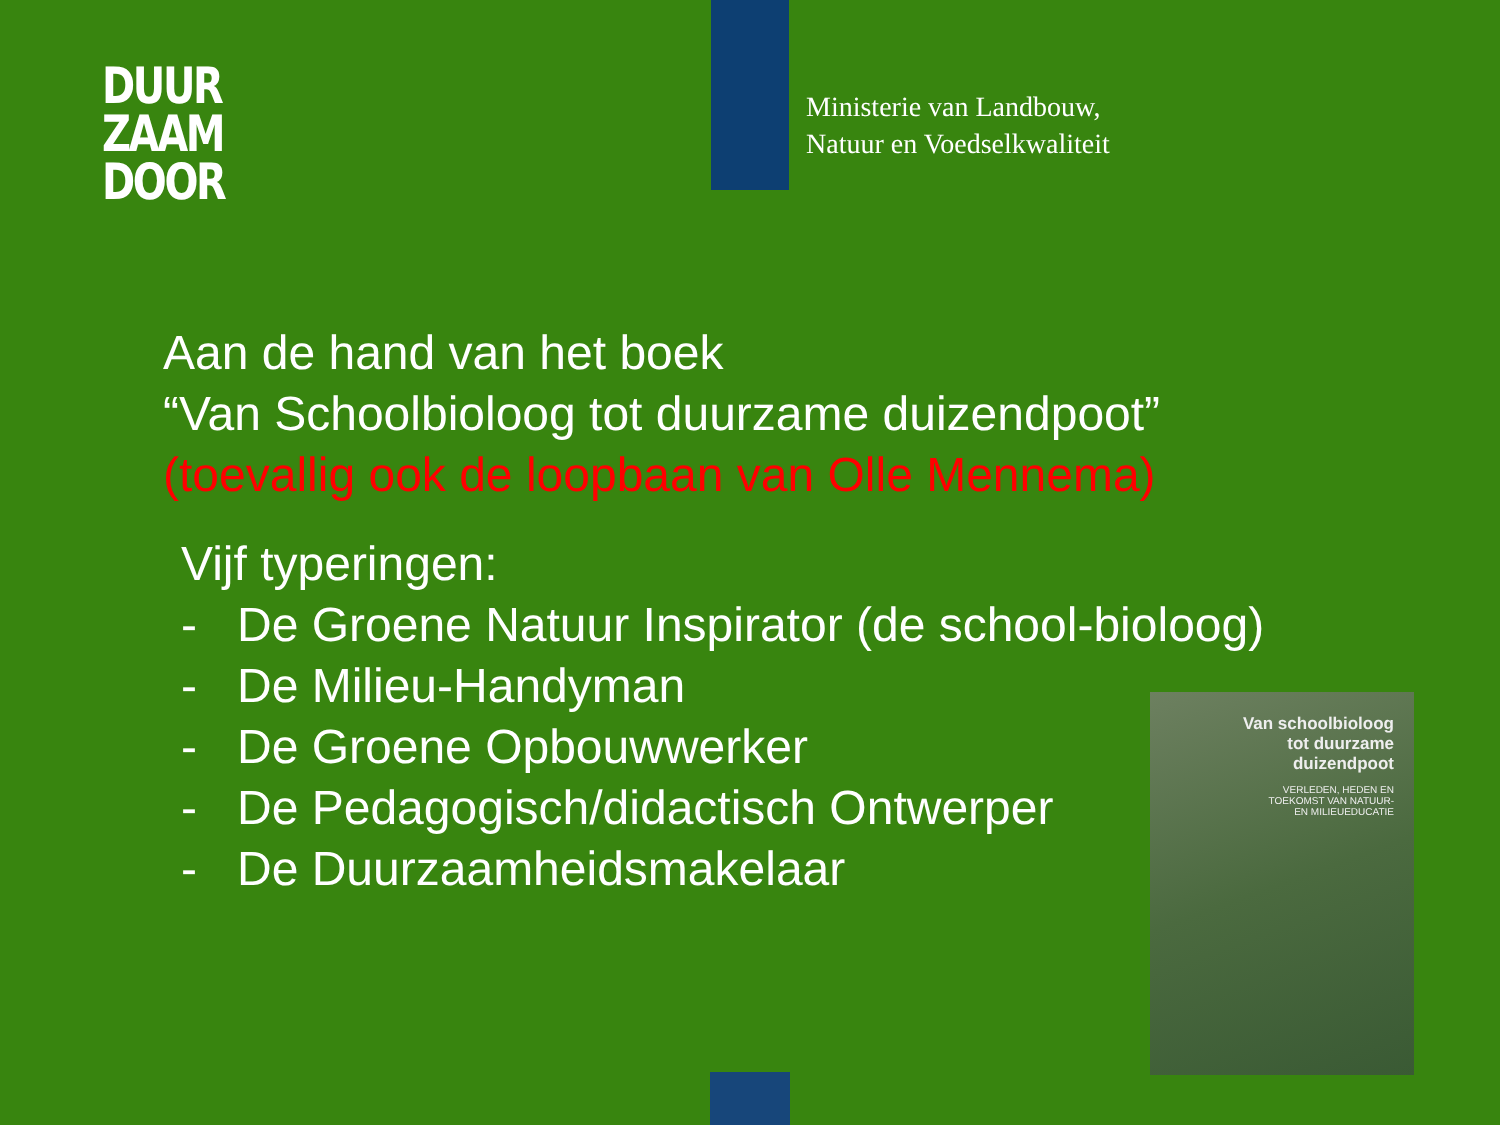DUUR
ZAAM
DOOR
Ministerie van Landbouw,
Natuur en Voedselkwaliteit
Aan de hand van het boek
“Van Schoolbioloog tot duurzame duizendpoot”
(toevallig ook de loopbaan van Olle Mennema)
Vijf typeringen:
- De Groene Natuur Inspirator (de school-bioloog)
- De Milieu-Handyman
- De Groene Opbouwwerker
- De Pedagogisch/didactisch Ontwerper
- De Duurzaamheidsmakelaar
Van schoolbioloog
tot duurzame
duizendpoot
VERLEDEN, HEDEN EN
TOEKOMST VAN NATUUR-
EN MILIEUEDUCATIE